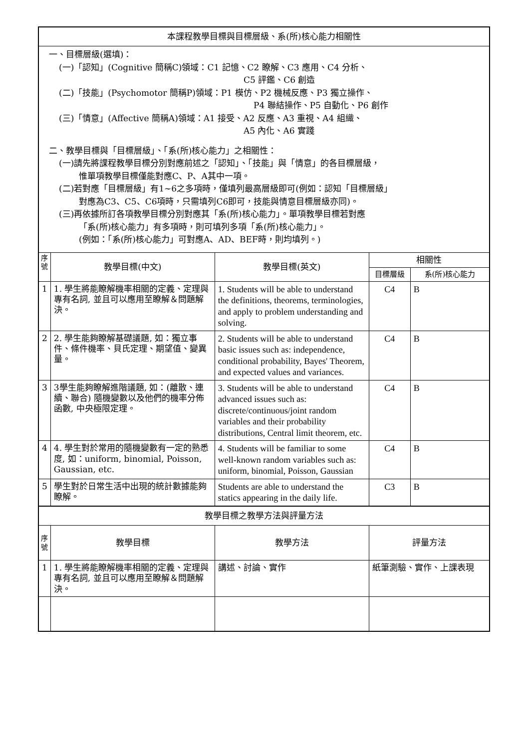| 本課程教學目標與目標層級、系(所)核心能力相關性 | | | | |
| 一、目標層級(選填)： (一)「認知」(Cognitive 簡稱C)領域：C1 記憶、C2 瞭解、C3 應用、C4 分析、 C5 評鑑、C6 創造 (二)「技能」(Psychomotor 簡稱P)領域：P1 模仿、P2 機械反應、P3 獨立操作、 P4 聯結操作、P5 自動化、P6 創作 (三)「情意」(Affective 簡稱A)領域：A1 接受、A2 反應、A3 重視、A4 組織、 A5 內化、A6 實踐 二、教學目標與「目標層級」、「系(所)核心能力」之相關性： (一)請先將課程教學目標分別對應前述之「認知」、「技能」與「情意」的各目標層級， 惟單項教學目標僅能對應C、P、A其中一項。 (二)若對應「目標層級」有1~6之多項時，僅填列最高層級即可(例如：認知「目標層級」 對應為C3、C5、C6項時，只需填列C6即可，技能與情意目標層級亦同)。 (三)再依據所訂各項教學目標分別對應其「系(所)核心能力」。單項教學目標若對應 「系(所)核心能力」有多項時，則可填列多項「系(所)核心能力」。 (例如：「系(所)核心能力」可對應A、AD、BEF時，則均填列。) | | | | |
| 序 號 | 教學目標(中文) | 教學目標(英文) | 相關性 | |
| | | | 目標層級 | 系(所)核心能力 |
| 1 | 1. 學生將能瞭解機率相關的定義、定理與專有名詞, 並且可以應用至瞭解＆問題解決。 | 1. Students will be able to understand the definitions, theorems, terminologies, and apply to problem understanding and solving. | C4 | B |
| 2 | 2. 學生能夠瞭解基礎議題, 如：獨立事件、條件機率、貝氏定理、期望值、變異量。 | 2. Students will be able to understand basic issues such as: independence, conditional probability, Bayes' Theorem, and expected values and variances. | C4 | B |
| 3 | 3學生能夠瞭解進階議題, 如：(離散、連續、聯合) 隨機變數以及他們的機率分佈函數, 中央極限定理。 | 3. Students will be able to understand advanced issues such as: discrete/continuous/joint random variables and their probability distributions, Central limit theorem, etc. | C4 | B |
| 4 | 4. 學生對於常用的隨機變數有一定的熟悉度, 如：uniform, binomial, Poisson, Gaussian, etc. | 4. Students will be familiar to some well-known random variables such as: uniform, binomial, Poisson, Gaussian | C4 | B |
| 5 | 學生對於日常生活中出現的統計數據能夠瞭解。 | Students are able to understand the statics appearing in the daily life. | C3 | B |
| 教學目標之教學方法與評量方法 | | | | |
| 序 號 | 教學目標 | 教學方法 | 評量方法 | |
| 1 | 1. 學生將能瞭解機率相關的定義、定理與專有名詞, 並且可以應用至瞭解＆問題解決。 | 講述、討論、實作 | 紙筆測驗、實作、上課表現 | |